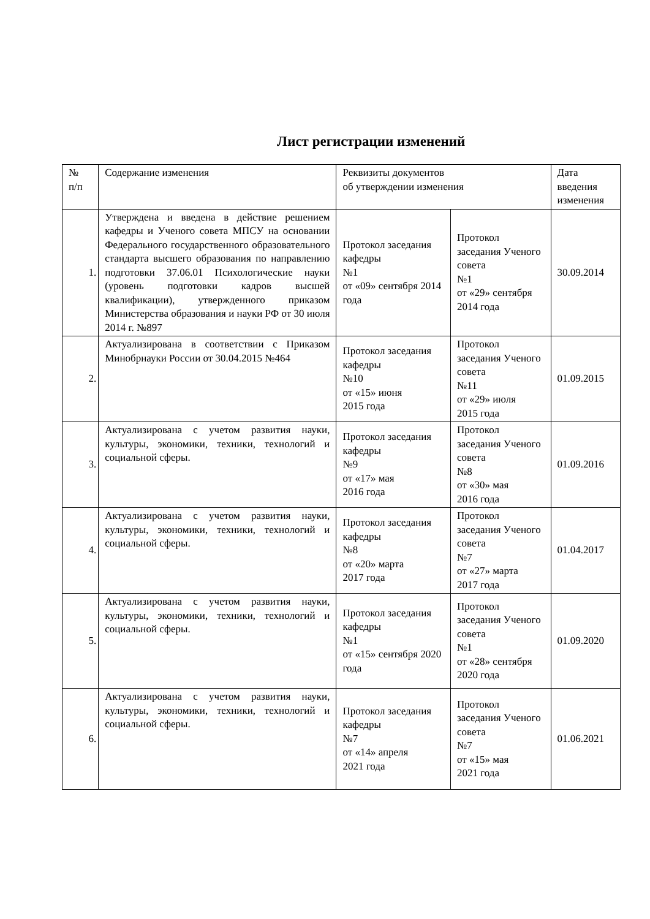Лист регистрации изменений
| № п/п | Содержание изменения | Реквизиты документов об утверждении изменения | | Дата введения изменения |
| --- | --- | --- | --- | --- |
| 1. | Утверждена и введена в действие решением кафедры и Ученого совета МПСУ на основании Федерального государственного образовательного стандарта высшего образования по направлению подготовки 37.06.01 Психологические науки (уровень подготовки кадров высшей квалификации), утвержденного приказом Министерства образования и науки РФ от 30 июля 2014 г. №897 | Протокол заседания кафедры №1 от «09» сентября 2014 года | Протокол заседания Ученого совета №1 от «29» сентября 2014 года | 30.09.2014 |
| 2. | Актуализирована в соответствии с Приказом Минобрнауки России от 30.04.2015 №464 | Протокол заседания кафедры №10 от «15» июня 2015 года | Протокол заседания Ученого совета №11 от «29» июля 2015 года | 01.09.2015 |
| 3. | Актуализирована с учетом развития науки, культуры, экономики, техники, технологий и социальной сферы. | Протокол заседания кафедры №9 от «17» мая 2016 года | Протокол заседания Ученого совета №8 от «30» мая 2016 года | 01.09.2016 |
| 4. | Актуализирована с учетом развития науки, культуры, экономики, техники, технологий и социальной сферы. | Протокол заседания кафедры №8 от «20» марта 2017 года | Протокол заседания Ученого совета №7 от «27» марта 2017 года | 01.04.2017 |
| 5. | Актуализирована с учетом развития науки, культуры, экономики, техники, технологий и социальной сферы. | Протокол заседания кафедры №1 от «15» сентября 2020 года | Протокол заседания Ученого совета №1 от «28» сентября 2020 года | 01.09.2020 |
| 6. | Актуализирована с учетом развития науки, культуры, экономики, техники, технологий и социальной сферы. | Протокол заседания кафедры №7 от «14» апреля 2021 года | Протокол заседания Ученого совета №7 от «15» мая 2021 года | 01.06.2021 |